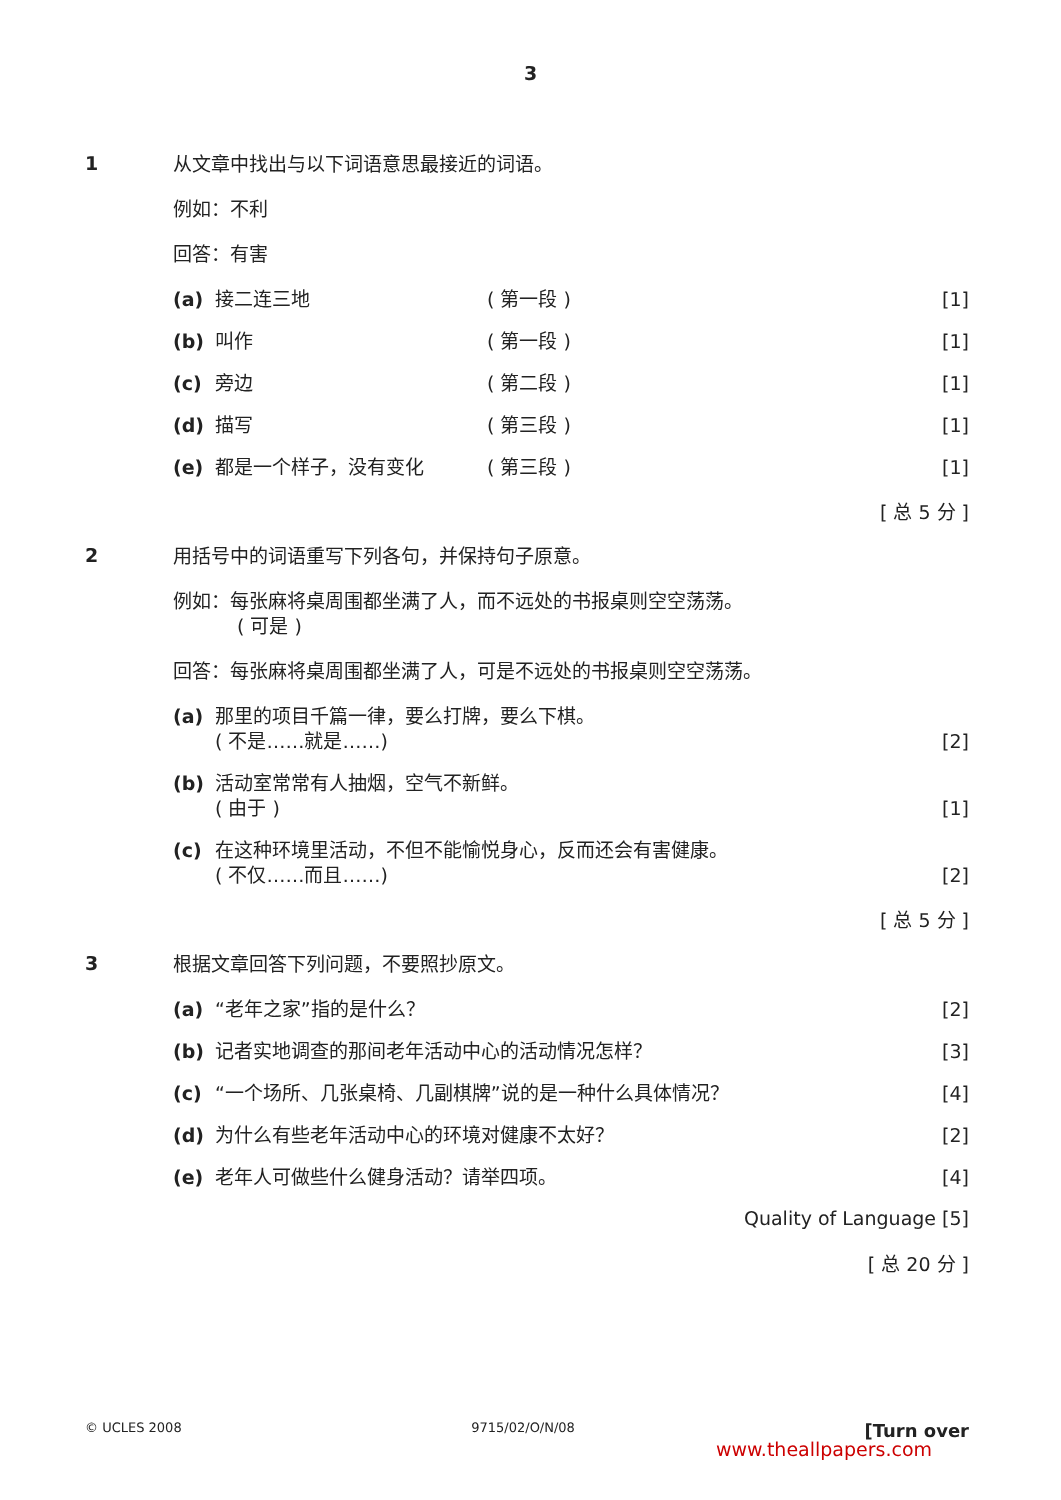3
1
从文章中找出与以下词语意思最接近的词语。
例如：不利
回答：有害
(a) 接二连三地 ( 第一段 ) [1]
(b) 叫作 ( 第一段 ) [1]
(c) 旁边 ( 第二段 ) [1]
(d) 描写 ( 第三段 ) [1]
(e) 都是一个样子，没有变化 ( 第三段 ) [1]
[ 总 5 分 ]
2
用括号中的词语重写下列各句，并保持句子原意。
例如：每张麻将桌周围都坐满了人，而不远处的书报桌则空空荡荡。
( 可是 )
回答：每张麻将桌周围都坐满了人，可是不远处的书报桌则空空荡荡。
(a) 那里的项目千篇一律，要么打牌，要么下棋。
( 不是……就是……)
[2]
(b) 活动室常常有人抽烟，空气不新鲜。
( 由于 )
[1]
(c) 在这种环境里活动，不但不能愉悦身心，反而还会有害健康。
( 不仅……而且……)
[2]
[ 总 5 分 ]
3
根据文章回答下列问题，不要照抄原文。
(a) “老年之家”指的是什么？ [2]
(b) 记者实地调查的那间老年活动中心的活动情况怎样？ [3]
(c) “一个场所、几张桌椅、几副棋牌”说的是一种什么具体情况？ [4]
(d) 为什么有些老年活动中心的环境对健康不太好？ [2]
(e) 老年人可做些什么健身活动？请举四项。 [4]
Quality of Language [5]
[ 总 20 分 ]
© UCLES 2008 9715/02/O/N/08 [Turn over
www.theallpapers.com